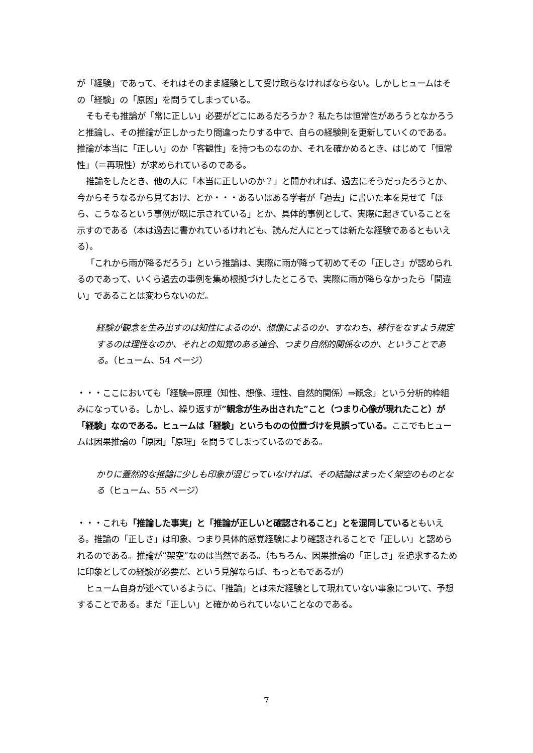が「経験」であって、それはそのまま経験として受け取らなければならない。しかしヒュームはその「経験」の「原因」を問うてしまっている。
そもそも推論が「常に正しい」必要がどこにあるだろうか？ 私たちは恒常性があろうとなかろうと推論し、その推論が正しかったり間違ったりする中で、自らの経験則を更新していくのである。推論が本当に「正しい」のか「客観性」を持つものなのか、それを確かめるとき、はじめて「恒常性」（＝再現性）が求められているのである。
推論をしたとき、他の人に「本当に正しいのか？」と聞かれれば、過去にそうだったろうとか、今からそうなるから見ておけ、とか・・・あるいはある学者が「過去」に書いた本を見せて「ほら、こうなるという事例が既に示されている」とか、具体的事例として、実際に起きていることを示すのである（本は過去に書かれているけれども、読んだ人にとっては新たな経験であるともいえる）。
「これから雨が降るだろう」という推論は、実際に雨が降って初めてその「正しさ」が認められるのであって、いくら過去の事例を集め根拠づけしたところで、実際に雨が降らなかったら「間違い」であることは変わらないのだ。
経験が観念を生み出すのは知性によるのか、想像によるのか、すなわち、移行をなすよう規定するのは理性なのか、それとの知覚のある連合、つまり自然的関係なのか、ということである。（ヒューム、54 ページ）
・・・ここにおいても「経験⇒原理（知性、想像、理性、自然的関係）⇒観念」という分析的枠組みになっている。しかし、繰り返すが”観念が生み出された”こと（つまり心像が現れたこと）が「経験」なのである。ヒュームは「経験」というものの位置づけを見誤っている。ここでもヒュームは因果推論の「原因」「原理」を問うてしまっているのである。
かりに蓋然的な推論に少しも印象が混じっていなければ、その結論はまったく架空のものとなる（ヒューム、55 ページ）
・・・これも「推論した事実」と「推論が正しいと確認されること」とを混同しているともいえる。推論の「正しさ」は印象、つまり具体的感覚経験により確認されることで「正しい」と認められるのである。推論が”架空”なのは当然である。（もちろん、因果推論の「正しさ」を追求するために印象としての経験が必要だ、という見解ならば、もっともであるが）
ヒューム自身が述べているように、「推論」とは未だ経験として現れていない事象について、予想することである。まだ「正しい」と確かめられていないことなのである。
7